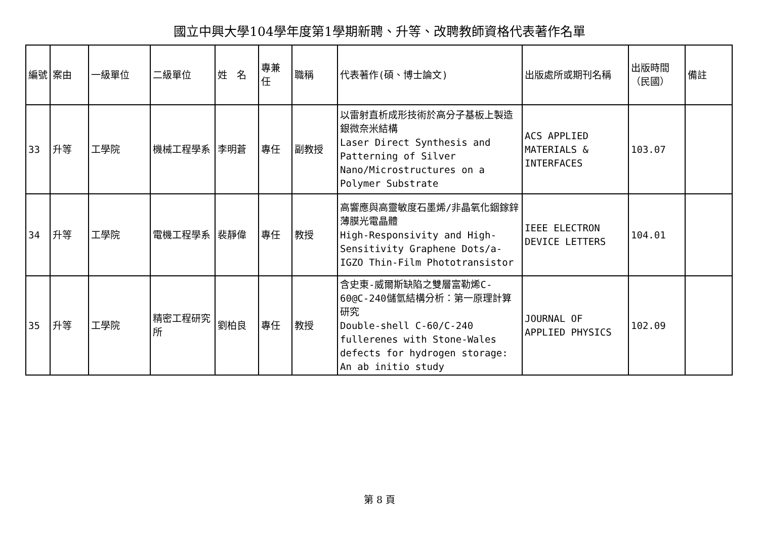國立中興大學104學年度第1學期新聘、升等、改聘教師資格代表著作名單
| 編號 | 案由 | 一級單位 | 二級單位 | 姓 名 | 專兼任 | 職稱 | 代表著作(碩、博士論文) | 出版處所或期刊名稱 | 出版時間（民國） | 備註 |
| --- | --- | --- | --- | --- | --- | --- | --- | --- | --- | --- |
| 33 | 升等 | 工學院 | 機械工程學系 | 李明蒼 | 專任 | 副教授 | 以雷射直析成形技術於高分子基板上製造銀微奈米結構 Laser Direct Synthesis and Patterning of Silver Nano/Microstructures on a Polymer Substrate | ACS APPLIED MATERIALS & INTERFACES | 103.07 | |
| 34 | 升等 | 工學院 | 電機工程學系 | 裴靜偉 | 專任 | 教授 | 高響應與高靈敏度石墨烯/非晶氧化銦鎵鋅薄膜光電晶體 High-Responsivity and High-Sensitivity Graphene Dots/a-IGZO Thin-Film Phototransistor | IEEE ELECTRON DEVICE LETTERS | 104.01 | |
| 35 | 升等 | 工學院 | 精密工程研究所 | 劉柏良 | 專任 | 教授 | 含史東-威爾斯缺陷之雙層富勒烯C-60@C-240儲氫結構分析：第一原理計算研究 Double-shell C-60/C-240 fullerenes with Stone-Wales defects for hydrogen storage: An ab initio study | JOURNAL OF APPLIED PHYSICS | 102.09 | |
第 8 頁